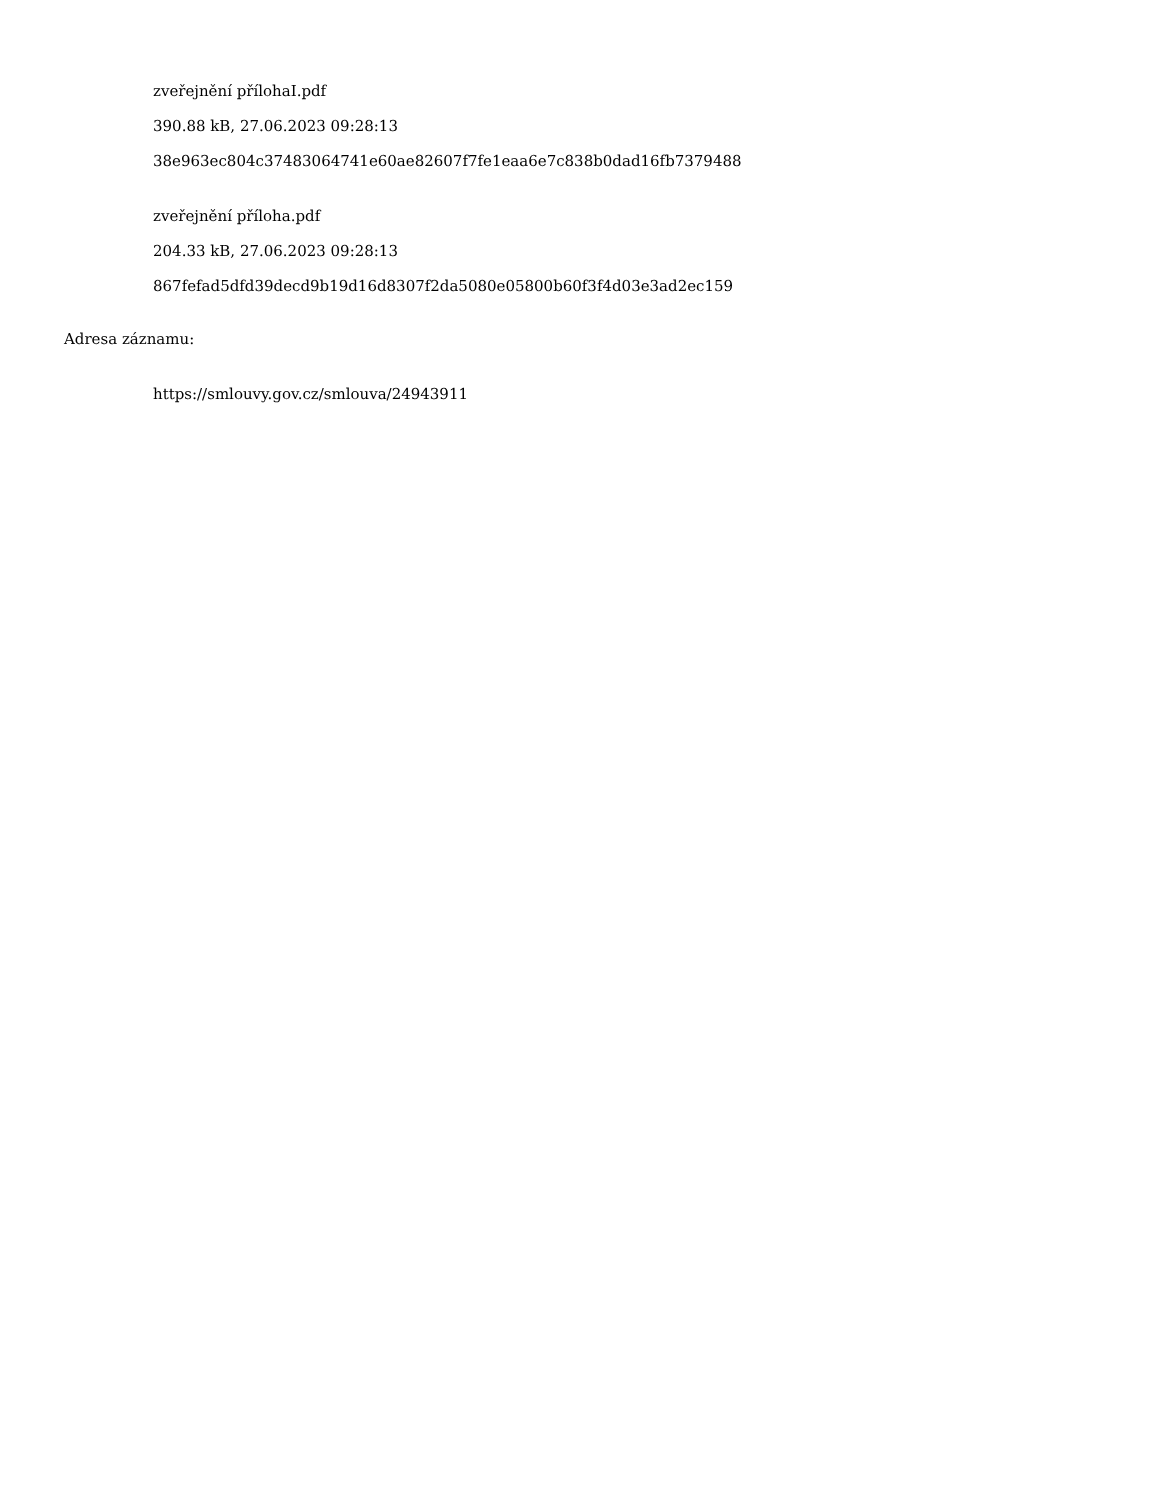zveřejnění přílohaI.pdf
390.88 kB, 27.06.2023 09:28:13
38e963ec804c37483064741e60ae82607f7fe1eaa6e7c838b0dad16fb7379488
zveřejnění příloha.pdf
204.33 kB, 27.06.2023 09:28:13
867fefad5dfd39decd9b19d16d8307f2da5080e05800b60f3f4d03e3ad2ec159
Adresa záznamu:
https://smlouvy.gov.cz/smlouva/24943911